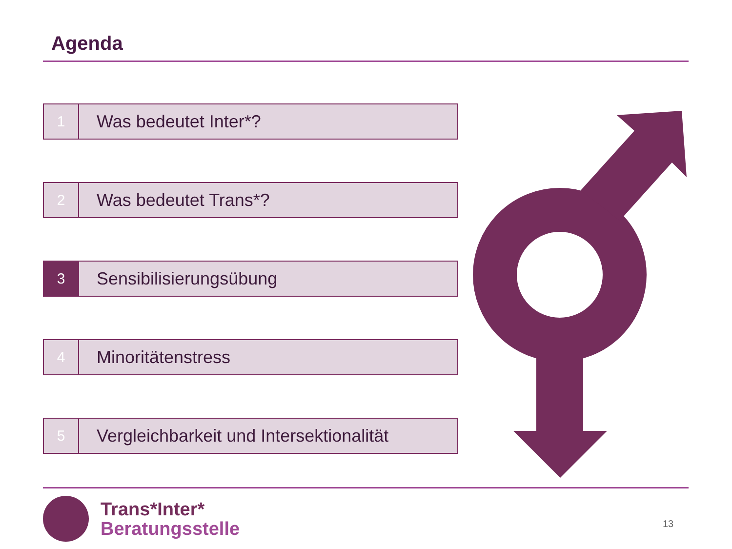Agenda
1
Was bedeutet Inter*?
2
Was bedeutet Trans*?
3
Sensibilisierungsübung
4
Minoritätenstress
5
Vergleichbarkeit und Intersektionalität
Trans*Inter*
Beratungsstelle
13